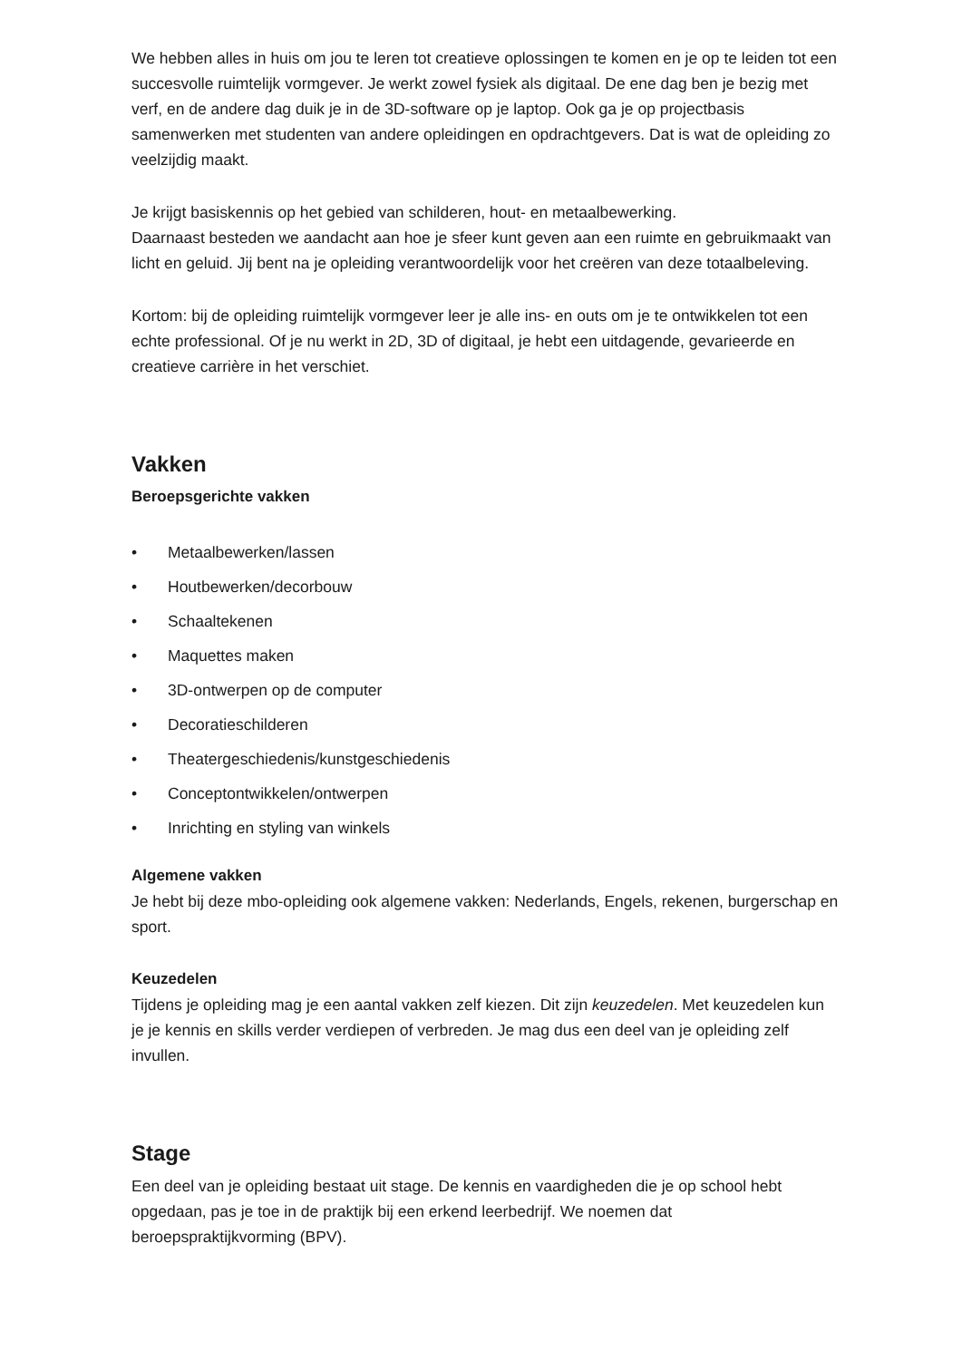We hebben alles in huis om jou te leren tot creatieve oplossingen te komen en je op te leiden tot een succesvolle ruimtelijk vormgever. Je werkt zowel fysiek als digitaal. De ene dag ben je bezig met verf, en de andere dag duik je in de 3D-software op je laptop. Ook ga je op projectbasis samenwerken met studenten van andere opleidingen en opdrachtgevers. Dat is wat de opleiding zo veelzijdig maakt.
Je krijgt basiskennis op het gebied van schilderen, hout- en metaalbewerking.
Daarnaast besteden we aandacht aan hoe je sfeer kunt geven aan een ruimte en gebruikmaakt van licht en geluid. Jij bent na je opleiding verantwoordelijk voor het creëren van deze totaalbeleving.
Kortom: bij de opleiding ruimtelijk vormgever leer je alle ins- en outs om je te ontwikkelen tot een echte professional. Of je nu werkt in 2D, 3D of digitaal, je hebt een uitdagende, gevarieerde en creatieve carrière in het verschiet.
Vakken
Beroepsgerichte vakken
• Metaalbewerken/lassen
• Houtbewerken/decorbouw
• Schaaltekenen
• Maquettes maken
• 3D-ontwerpen op de computer
• Decoratieschilderen
• Theatergeschiedenis/kunstgeschiedenis
• Conceptontwikkelen/ontwerpen
• Inrichting en styling van winkels
Algemene vakken
Je hebt bij deze mbo-opleiding ook algemene vakken: Nederlands, Engels, rekenen, burgerschap en sport.
Keuzedelen
Tijdens je opleiding mag je een aantal vakken zelf kiezen. Dit zijn keuzedelen. Met keuzedelen kun je je kennis en skills verder verdiepen of verbreden. Je mag dus een deel van je opleiding zelf invullen.
Stage
Een deel van je opleiding bestaat uit stage. De kennis en vaardigheden die je op school hebt opgedaan, pas je toe in de praktijk bij een erkend leerbedrijf. We noemen dat beroepspraktijkvorming (BPV).